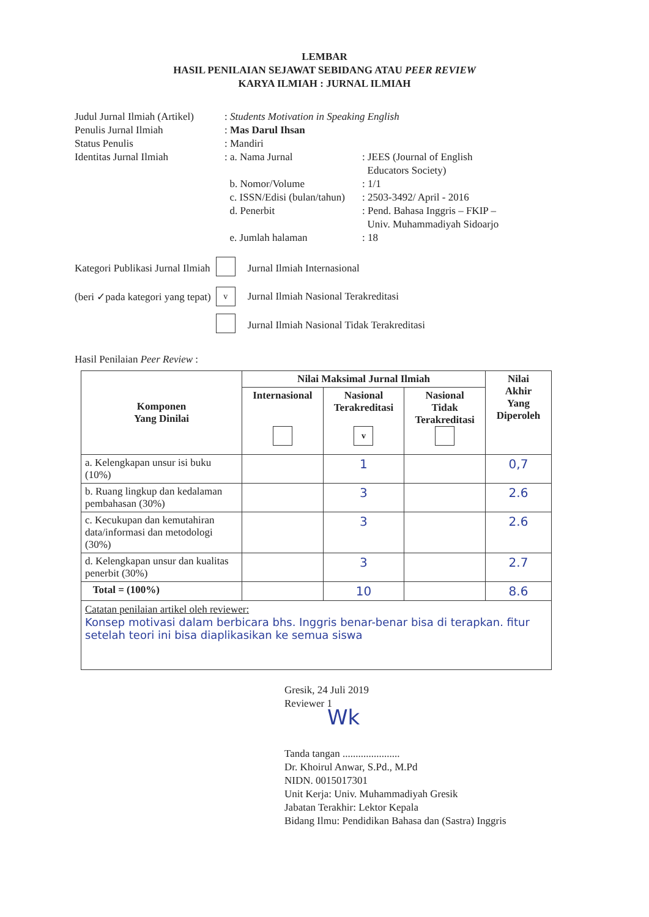LEMBAR
HASIL PENILAIAN SEJAWAT SEBIDANG ATAU PEER REVIEW
KARYA ILMIAH : JURNAL ILMIAH
| Judul Jurnal Ilmiah (Artikel) | : Students Motivation in Speaking English | |
| Penulis Jurnal Ilmiah | : Mas Darul Ihsan | |
| Status Penulis | : Mandiri | |
| Identitas Jurnal Ilmiah | : a. Nama Jurnal | : JEES (Journal of English Educators Society) |
| | b. Nomor/Volume | : 1/1 |
| | c. ISSN/Edisi (bulan/tahun) | : 2503-3492/ April - 2016 |
| | d. Penerbit | : Pend. Bahasa Inggris – FKIP – Univ. Muhammadiyah Sidoarjo |
| | e. Jumlah halaman | : 18 |
| Kategori Publikasi Jurnal Ilmiah | | Jurnal Ilmiah Internasional |
| (beri ✓pada kategori yang tepat) | v | Jurnal Ilmiah Nasional Terakreditasi |
| | | Jurnal Ilmiah Nasional Tidak Terakreditasi |
Hasil Penilaian Peer Review :
| Komponen Yang Dinilai | Nilai Maksimal Jurnal Ilmiah | | | Nilai Akhir Yang Diperoleh |
| --- | --- | --- | --- | --- |
| | Internasional | Nasional Terakreditasi v | Nasional Tidak Terakreditasi | |
| a. Kelengkapan unsur isi buku (10%) | | 1 | | 0,7 |
| b. Ruang lingkup dan kedalaman pembahasan (30%) | | 3 | | 2.6 |
| c. Kecukupan dan kemutahiran data/informasi dan metodologi (30%) | | 3 | | 2.6 |
| d. Kelengkapan unsur dan kualitas penerbit (30%) | | 3 | | 2.7 |
| Total = (100%) | | 10 | | 8.6 |
Catatan penilaian artikel oleh reviewer:
Konsep motivasi dalam berbicara bhs. Inggris benar-benar bisa di terapkan. fitur setelah teori ini bisa diaplikasikan ke semua siswa
Gresik, 24 Juli 2019
Reviewer 1
Wk
Tanda tangan ......................
Dr. Khoirul Anwar, S.Pd., M.Pd
NIDN. 0015017301
Unit Kerja: Univ. Muhammadiyah Gresik
Jabatan Terakhir: Lektor Kepala
Bidang Ilmu: Pendidikan Bahasa dan (Sastra) Inggris